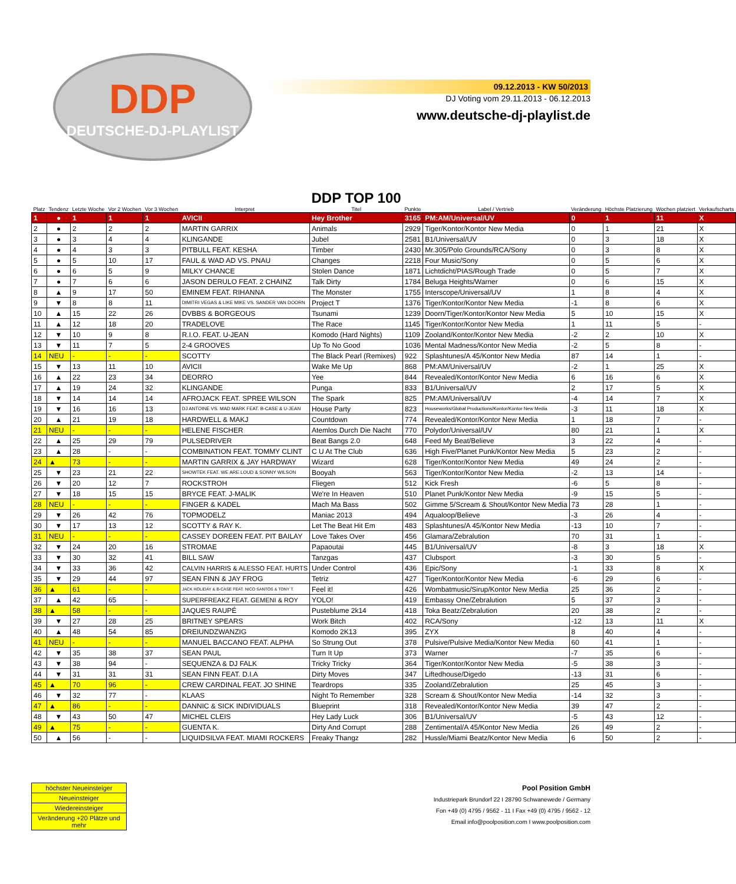DDP
DEUTSCHE-DJ-PLAYLIST
09.12.2013 - KW 50/2013
DJ Voting vom 29.11.2013 - 06.12.2013
www.deutsche-dj-playlist.de
| Platz | Tendenz | Letzte Woche | Vor 2 Wochen | Vor 3 Wochen | Interpret | DDP TOP 100 Titel | Punkte | Label / Vertrieb | Veränderung | Höchste Platzierung | Wochen platziert | Verkaufscharts |
| --- | --- | --- | --- | --- | --- | --- | --- | --- | --- | --- | --- | --- |
| 1 | ● | 1 | 1 | 1 | AVICII | Hey Brother | 3165 | PM:AM/Universal/UV | 0 | 1 | 11 | X |
| 2 | ● | 2 | 2 | 2 | MARTIN GARRIX | Animals | 2929 | Tiger/Kontor/Kontor New Media | 0 | 1 | 21 | X |
| 3 | ● | 3 | 4 | 4 | KLINGANDE | Jubel | 2581 | B1/Universal/UV | 0 | 3 | 18 | X |
| 4 | ● | 4 | 3 | 3 | PITBULL FEAT. KESHA | Timber | 2430 | Mr.305/Polo Grounds/RCA/Sony | 0 | 3 | 8 | X |
| 5 | ● | 5 | 10 | 17 | FAUL & WAD AD VS. PNAU | Changes | 2218 | Four Music/Sony | 0 | 5 | 6 | X |
| 6 | ● | 6 | 5 | 9 | MILKY CHANCE | Stolen Dance | 1871 | Lichtdicht/PIAS/Rough Trade | 0 | 5 | 7 | X |
| 7 | ● | 7 | 6 | 6 | JASON DERULO FEAT. 2 CHAINZ | Talk Dirty | 1784 | Beluga Heights/Warner | 0 | 6 | 15 | X |
| 8 | ▲ | 9 | 17 | 50 | EMINEM FEAT. RIHANNA | The Monster | 1755 | Interscope/Universal/UV | 1 | 8 | 4 | X |
| 9 | ▼ | 8 | 8 | 11 | DIMITRI VEGAS & LIKE MIKE VS. SANDER VAN DOORN | Project T | 1376 | Tiger/Kontor/Kontor New Media | -1 | 8 | 6 | X |
| 10 | ▲ | 15 | 22 | 26 | DVBBS & BORGEOUS | Tsunami | 1239 | Doorn/Tiger/Kontor/Kontor New Media | 5 | 10 | 15 | X |
| 11 | ▲ | 12 | 18 | 20 | TRADELOVE | The Race | 1145 | Tiger/Kontor/Kontor New Media | 1 | 11 | 5 | - |
| 12 | ▼ | 10 | 9 | 8 | R.I.O. FEAT. U-JEAN | Komodo (Hard Nights) | 1109 | Zooland/Kontor/Kontor New Media | -2 | 2 | 10 | X |
| 13 | ▼ | 11 | 7 | 5 | 2-4 GROOVES | Up To No Good | 1036 | Mental Madness/Kontor New Media | -2 | 5 | 8 | - |
| 14 | NEU | - | - | - | SCOTTY | The Black Pearl (Remixes) | 922 | Splashtunes/A 45/Kontor New Media | 87 | 14 | 1 | - |
| 15 | ▼ | 13 | 11 | 10 | AVICII | Wake Me Up | 868 | PM:AM/Universal/UV | -2 | 1 | 25 | X |
| 16 | ▲ | 22 | 23 | 34 | DEORRO | Yee | 844 | Revealed/Kontor/Kontor New Media | 6 | 16 | 6 | X |
| 17 | ▲ | 19 | 24 | 32 | KLINGANDE | Punga | 833 | B1/Universal/UV | 2 | 17 | 5 | X |
| 18 | ▼ | 14 | 14 | 14 | AFROJACK FEAT. SPREE WILSON | The Spark | 825 | PM:AM/Universal/UV | -4 | 14 | 7 | X |
| 19 | ▼ | 16 | 16 | 13 | DJ ANTOINE VS. MAD MARK FEAT. B-CASE & U-JEAN | House Party | 823 | Houseworks/Global Productions/Kontor/Kontor New Media | -3 | 11 | 18 | X |
| 20 | ▲ | 21 | 19 | 18 | HARDWELL & MAKJ | Countdown | 774 | Revealed/Kontor/Kontor New Media | 1 | 18 | 7 | - |
| 21 | NEU | - | - | - | HELENE FISCHER | Atemlos Durch Die Nacht | 770 | Polydor/Universal/UV | 80 | 21 | 1 | X |
| 22 | ▲ | 25 | 29 | 79 | PULSEDRIVER | Beat Bangs 2.0 | 648 | Feed My Beat/Believe | 3 | 22 | 4 | - |
| 23 | ▲ | 28 | - | - | COMBINATION FEAT. TOMMY CLINT | C U At The Club | 636 | High Five/Planet Punk/Kontor New Media | 5 | 23 | 2 | - |
| 24 | ▲ | 73 | - | - | MARTIN GARRIX & JAY HARDWAY | Wizard | 628 | Tiger/Kontor/Kontor New Media | 49 | 24 | 2 | - |
| 25 | ▼ | 23 | 21 | 22 | SHOWTEK FEAT. WE ARE LOUD & SONNY WILSON | Booyah | 563 | Tiger/Kontor/Kontor New Media | -2 | 13 | 14 | - |
| 26 | ▼ | 20 | 12 | 7 | ROCKSTROH | Fliegen | 512 | Kick Fresh | -6 | 5 | 8 | - |
| 27 | ▼ | 18 | 15 | 15 | BRYCE FEAT. J-MALIK | We're In Heaven | 510 | Planet Punk/Kontor New Media | -9 | 15 | 5 | - |
| 28 | NEU | - | - | - | FINGER & KADEL | Mach Ma Bass | 502 | Gimme 5/Scream & Shout/Kontor New Media | 73 | 28 | 1 | - |
| 29 | ▼ | 26 | 42 | 76 | TOPMODELZ | Maniac 2013 | 494 | Aqualoop/Believe | -3 | 26 | 4 | - |
| 30 | ▼ | 17 | 13 | 12 | SCOTTY & RAY K. | Let The Beat Hit Em | 483 | Splashtunes/A 45/Kontor New Media | -13 | 10 | 7 | - |
| 31 | NEU | - | - | - | CASSEY DOREEN FEAT. PIT BAILAY | Love Takes Over | 456 | Glamara/Zebralution | 70 | 31 | 1 | - |
| 32 | ▼ | 24 | 20 | 16 | STROMAE | Papaoutai | 445 | B1/Universal/UV | -8 | 3 | 18 | X |
| 33 | ▼ | 30 | 32 | 41 | BILL SAW | Tanzgas | 437 | Clubsport | -3 | 30 | 5 | - |
| 34 | ▼ | 33 | 36 | 42 | CALVIN HARRIS & ALESSO FEAT. HURTS | Under Control | 436 | Epic/Sony | -1 | 33 | 8 | X |
| 35 | ▼ | 29 | 44 | 97 | SEAN FINN & JAY FROG | Tetriz | 427 | Tiger/Kontor/Kontor New Media | -6 | 29 | 6 | - |
| 36 | ▲ | 61 | - | - | JACK HOLIDAY & B-CASE FEAT. NICO SANTOS & TONY T. | Feel it! | 426 | Wombatmusic/Sirup/Kontor New Media | 25 | 36 | 2 | - |
| 37 | ▲ | 42 | 65 | - | SUPERFREAKZ FEAT. GEMENI & ROY | YOLO! | 419 | Embassy One/Zebralution | 5 | 37 | 3 | - |
| 38 | ▲ | 58 | - | - | JAQUES RAUPÉ | Pusteblume 2k14 | 418 | Toka Beatz/Zebralution | 20 | 38 | 2 | - |
| 39 | ▼ | 27 | 28 | 25 | BRITNEY SPEARS | Work Bitch | 402 | RCA/Sony | -12 | 13 | 11 | X |
| 40 | ▲ | 48 | 54 | 85 | DREIUNDZWANZIG | Komodo 2K13 | 395 | ZYX | 8 | 40 | 4 | - |
| 41 | NEU | - | - | - | MANUEL BACCANO FEAT. ALPHA | So Strung Out | 378 | Pulsive/Pulsive Media/Kontor New Media | 60 | 41 | 1 | - |
| 42 | ▼ | 35 | 38 | 37 | SEAN PAUL | Turn It Up | 373 | Warner | -7 | 35 | 6 | - |
| 43 | ▼ | 38 | 94 | - | SEQUENZA & DJ FALK | Tricky Tricky | 364 | Tiger/Kontor/Kontor New Media | -5 | 38 | 3 | - |
| 44 | ▼ | 31 | 31 | 31 | SEAN FINN FEAT. D.I.A | Dirty Moves | 347 | Liftedhouse/Digedo | -13 | 31 | 6 | - |
| 45 | ▲ | 70 | 96 | - | CREW CARDINAL FEAT. JO SHINE | Teardrops | 335 | Zooland/Zebralution | 25 | 45 | 3 | - |
| 46 | ▼ | 32 | 77 | - | KLAAS | Night To Remember | 328 | Scream & Shout/Kontor New Media | -14 | 32 | 3 | - |
| 47 | ▲ | 86 | - | - | DANNIC & SICK INDIVIDUALS | Blueprint | 318 | Revealed/Kontor/Kontor New Media | 39 | 47 | 2 | - |
| 48 | ▼ | 43 | 50 | 47 | MICHEL CLEIS | Hey Lady Luck | 306 | B1/Universal/UV | -5 | 43 | 12 | - |
| 49 | ▲ | 75 | - | - | GUENTA K. | Dirty And Corrupt | 288 | Zentimental/A 45/Kontor New Media | 26 | 49 | 2 | - |
| 50 | ▲ | 56 | - | - | LIQUIDSILVA FEAT. MIAMI ROCKERS | Freaky Thangz | 282 | Hussle/Miami Beatz/Kontor New Media | 6 | 50 | 2 | - |
höchster Neueinsteiger
Neueinsteiger
Wiedereinsteiger
Veränderung +20 Plätze und mehr
Pool Position GmbH
Industriepark Brundorf 22 I 28790 Schwanewede / Germany
Fon +49 (0) 4795 / 9562 - 11 I Fax +49 (0) 4795 / 9562 - 12
Email info@poolposition.com I www.poolposition.com